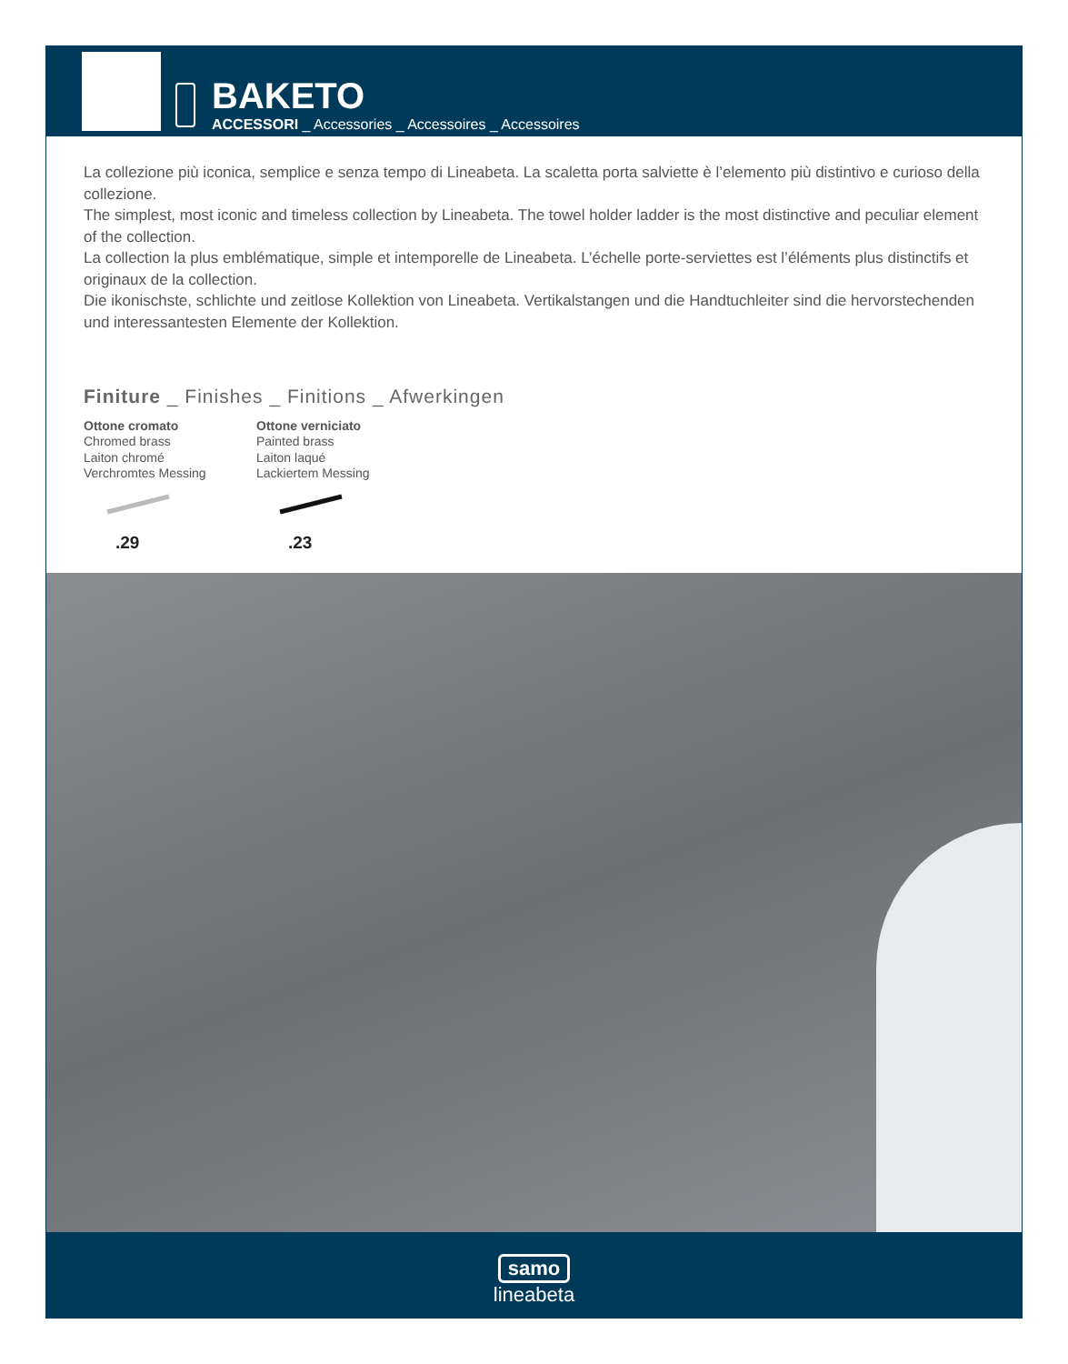BAKETO
ACCESSORI _ Accessories _ Accessoires _ Accessoires
La collezione più iconica, semplice e senza tempo di Lineabeta. La scaletta porta salviette è l’elemento più distintivo e curioso della collezione.
The simplest, most iconic and timeless collection by Lineabeta. The towel holder ladder is the most distinctive and peculiar element of the collection.
La collection la plus emblématique, simple et intemporelle de Lineabeta. L’échelle porte-serviettes est l’éléments plus distinctifs et originaux de la collection.
Die ikonischste, schlichte und zeitlose Kollektion von Lineabeta. Vertikalstangen und die Handtuchleiter sind die hervorstechenden und interessantesten Elemente der Kollektion.
Finiture _ Finishes _ Finitions _ Afwerkingen
Ottone cromato
Chromed brass
Laiton chromé
Verchromtes Messing
.29
Ottone verniciato
Painted brass
Laiton laqué
Lackiertem Messing
.23
samo
lineabeta